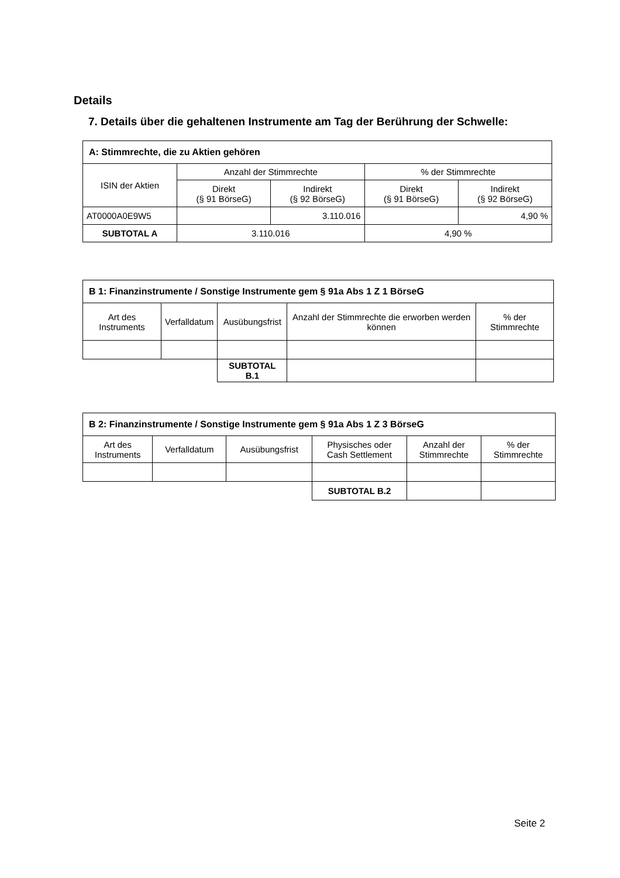Details
7. Details über die gehaltenen Instrumente am Tag der Berührung der Schwelle:
| A: Stimmrechte, die zu Aktien gehören | | | | |
| --- | --- | --- | --- | --- |
| ISIN der Aktien | Anzahl der Stimmrechte | | % der Stimmrechte | |
| | Direkt (§ 91 BörseG) | Indirekt (§ 92 BörseG) | Direkt (§ 91 BörseG) | Indirekt (§ 92 BörseG) |
| AT0000A0E9W5 | | 3.110.016 | | 4,90 % |
| SUBTOTAL A | 3.110.016 | | 4,90 % | |
| B 1: Finanzinstrumente / Sonstige Instrumente gem § 91a Abs 1 Z 1 BörseG | | | | |
| --- | --- | --- | --- | --- |
| Art des Instruments | Verfalldatum | Ausübungsfrist | Anzahl der Stimmrechte die erworben werden können | % der Stimmrechte |
| | | SUBTOTAL B.1 | | |
| B 2: Finanzinstrumente / Sonstige Instrumente gem § 91a Abs 1 Z 3 BörseG | | | | | |
| --- | --- | --- | --- | --- | --- |
| Art des Instruments | Verfalldatum | Ausübungsfrist | Physisches oder Cash Settlement | Anzahl der Stimmrechte | % der Stimmrechte |
| | | | SUBTOTAL B.2 | | |
Seite 2